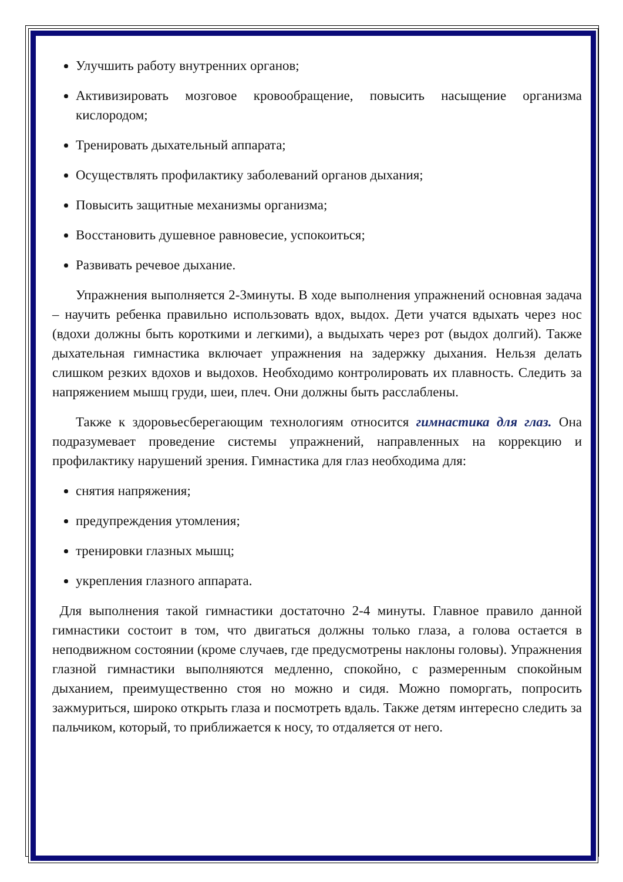Улучшить работу внутренних органов;
Активизировать мозговое кровообращение, повысить насыщение организма кислородом;
Тренировать дыхательный аппарата;
Осуществлять профилактику заболеваний органов дыхания;
Повысить защитные механизмы организма;
Восстановить душевное равновесие, успокоиться;
Развивать речевое дыхание.
Упражнения выполняется 2-3минуты. В ходе выполнения упражнений основная задача – научить ребенка правильно использовать вдох, выдох. Дети учатся вдыхать через нос (вдохи должны быть короткими и легкими), а выдыхать через рот (выдох долгий). Также дыхательная гимнастика включает упражнения на задержку дыхания. Нельзя делать слишком резких вдохов и выдохов. Необходимо контролировать их плавность. Следить за напряжением мышц груди, шеи, плеч. Они должны быть расслаблены.
Также к здоровьесберегающим технологиям относится гимнастика для глаз. Она подразумевает проведение системы упражнений, направленных на коррекцию и профилактику нарушений зрения. Гимнастика для глаз необходима для:
снятия напряжения;
предупреждения утомления;
тренировки глазных мышц;
укрепления глазного аппарата.
Для выполнения такой гимнастики достаточно 2-4 минуты. Главное правило данной гимнастики состоит в том, что двигаться должны только глаза, а голова остается в неподвижном состоянии (кроме случаев, где предусмотрены наклоны головы). Упражнения глазной гимнастики выполняются медленно, спокойно, с размеренным спокойным дыханием, преимущественно стоя но можно и сидя. Можно поморгать, попросить зажмуриться, широко открыть глаза и посмотреть вдаль. Также детям интересно следить за пальчиком, который, то приближается к носу, то отдаляется от него.